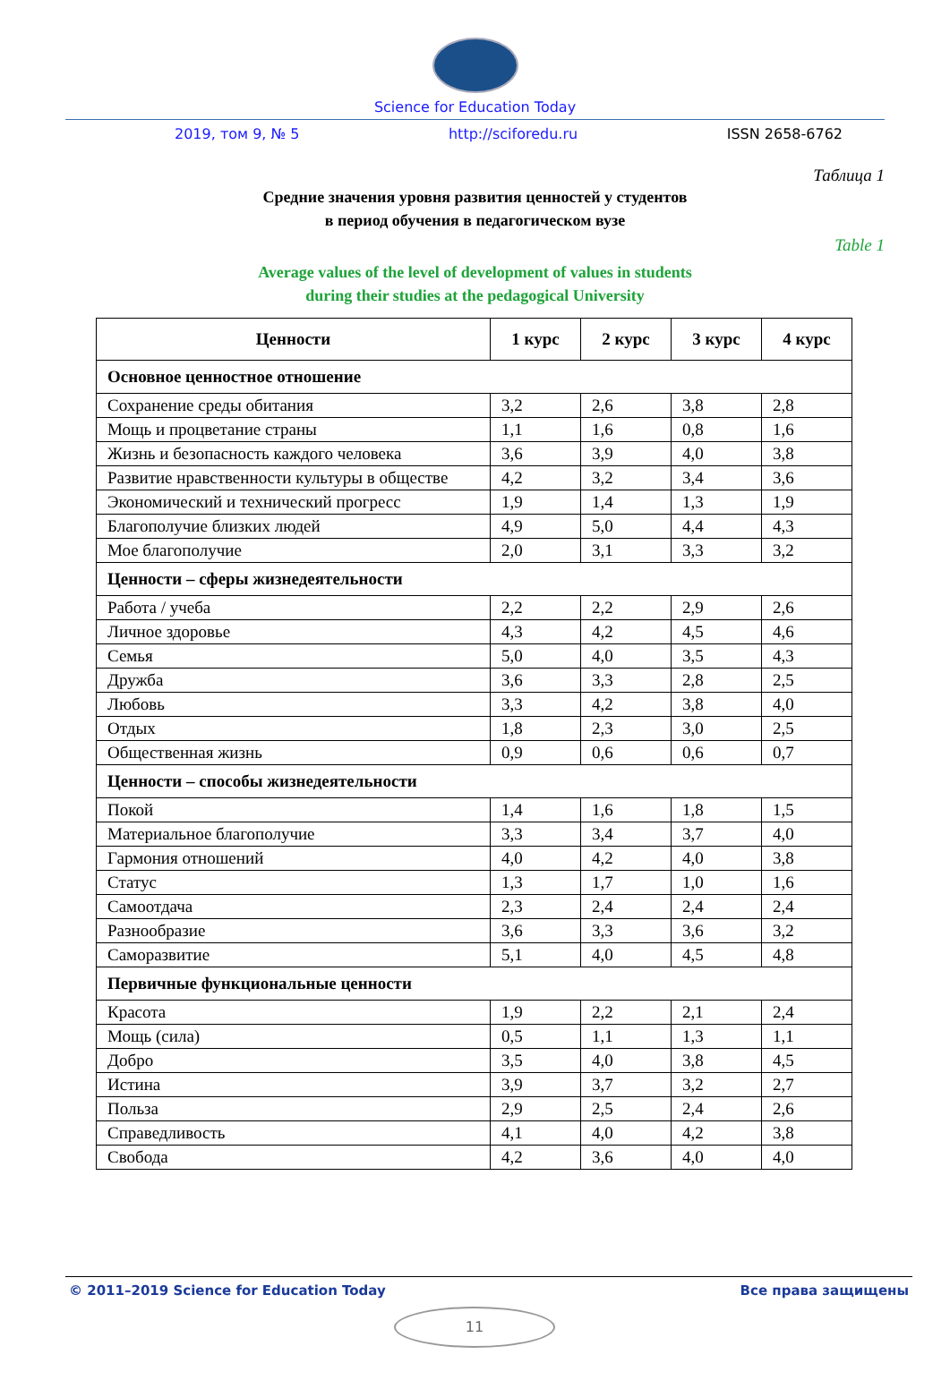Science for Education Today
2019, том 9, № 5 http://sciforedu.ru ISSN 2658-6762
Таблица 1
Средние значения уровня развития ценностей у студентов
в период обучения в педагогическом вузе
Table 1
Average values of the level of development of values in students
during their studies at the pedagogical University
| Ценности | 1 курс | 2 курс | 3 курс | 4 курс |
| --- | --- | --- | --- | --- |
| Основное ценностное отношение | | | | |
| Сохранение среды обитания | 3,2 | 2,6 | 3,8 | 2,8 |
| Мощь и процветание страны | 1,1 | 1,6 | 0,8 | 1,6 |
| Жизнь и безопасность каждого человека | 3,6 | 3,9 | 4,0 | 3,8 |
| Развитие нравственности культуры в обществе | 4,2 | 3,2 | 3,4 | 3,6 |
| Экономический и технический прогресс | 1,9 | 1,4 | 1,3 | 1,9 |
| Благополучие близких людей | 4,9 | 5,0 | 4,4 | 4,3 |
| Мое благополучие | 2,0 | 3,1 | 3,3 | 3,2 |
| Ценности – сферы жизнедеятельности | | | | |
| Работа / учеба | 2,2 | 2,2 | 2,9 | 2,6 |
| Личное здоровье | 4,3 | 4,2 | 4,5 | 4,6 |
| Семья | 5,0 | 4,0 | 3,5 | 4,3 |
| Дружба | 3,6 | 3,3 | 2,8 | 2,5 |
| Любовь | 3,3 | 4,2 | 3,8 | 4,0 |
| Отдых | 1,8 | 2,3 | 3,0 | 2,5 |
| Общественная жизнь | 0,9 | 0,6 | 0,6 | 0,7 |
| Ценности – способы жизнедеятельности | | | | |
| Покой | 1,4 | 1,6 | 1,8 | 1,5 |
| Материальное благополучие | 3,3 | 3,4 | 3,7 | 4,0 |
| Гармония отношений | 4,0 | 4,2 | 4,0 | 3,8 |
| Статус | 1,3 | 1,7 | 1,0 | 1,6 |
| Самоотдача | 2,3 | 2,4 | 2,4 | 2,4 |
| Разнообразие | 3,6 | 3,3 | 3,6 | 3,2 |
| Саморазвитие | 5,1 | 4,0 | 4,5 | 4,8 |
| Первичные функциональные ценности | | | | |
| Красота | 1,9 | 2,2 | 2,1 | 2,4 |
| Мощь (сила) | 0,5 | 1,1 | 1,3 | 1,1 |
| Добро | 3,5 | 4,0 | 3,8 | 4,5 |
| Истина | 3,9 | 3,7 | 3,2 | 2,7 |
| Польза | 2,9 | 2,5 | 2,4 | 2,6 |
| Справедливость | 4,1 | 4,0 | 4,2 | 3,8 |
| Свобода | 4,2 | 3,6 | 4,0 | 4,0 |
© 2011–2019 Science for Education Today Все права защищены
11